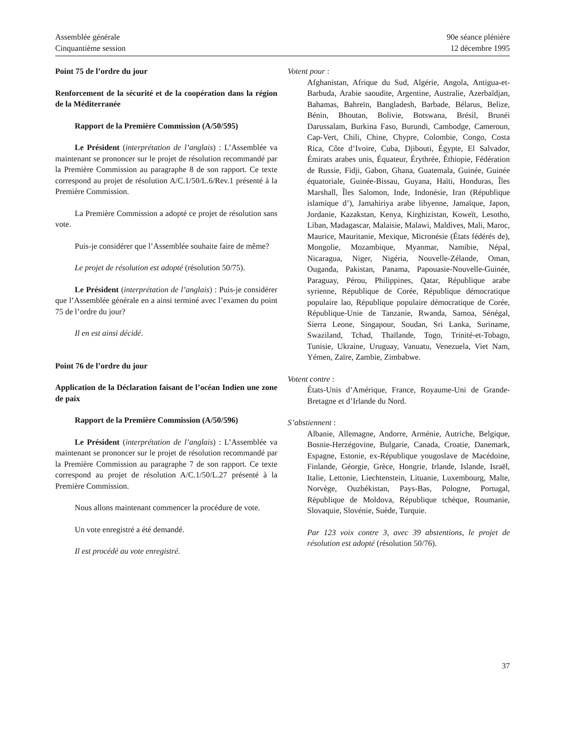Assemblée générale
Cinquantième session
90e séance plénière
12 décembre 1995
Point 75 de l’ordre du jour
Renforcement de la sécurité et de la coopération dans la région de la Méditerranée
Rapport de la Première Commission (A/50/595)
Le Président (interprétation de l’anglais) : L’Assemblée va maintenant se prononcer sur le projet de résolution recommandé par la Première Commission au paragraphe 8 de son rapport. Ce texte correspond au projet de résolution A/C.1/50/L.6/Rev.1 présenté à la Première Commission.
La Première Commission a adopté ce projet de résolution sans vote.
Puis-je considérer que l’Assemblée souhaite faire de même?
Le projet de résolution est adopté (résolution 50/75).
Le Président (interprétation de l’anglais) : Puis-je considérer que l’Assemblée générale en a ainsi terminé avec l’examen du point 75 de l’ordre du jour?
Il en est ainsi décidé.
Point 76 de l’ordre du jour
Application de la Déclaration faisant de l’océan Indien une zone de paix
Rapport de la Première Commission (A/50/596)
Le Président (interprétation de l’anglais) : L’Assemblée va maintenant se prononcer sur le projet de résolution recommandé par la Première Commission au paragraphe 7 de son rapport. Ce texte correspond au projet de résolution A/C.1/50/L.27 présenté à la Première Commission.
Nous allons maintenant commencer la procédure de vote.
Un vote enregistré a été demandé.
Il est procédé au vote enregistré.
Votent pour :
Afghanistan, Afrique du Sud, Algérie, Angola, Antigua-et-Barbuda, Arabie saoudite, Argentine, Australie, Azerbaïdjan, Bahamas, Bahreïn, Bangladesh, Barbade, Bélarus, Belize, Bénin, Bhoutan, Bolivie, Botswana, Brésil, Brunéi Darussalam, Burkina Faso, Burundi, Cambodge, Cameroun, Cap-Vert, Chili, Chine, Chypre, Colombie, Congo, Costa Rica, Côte d’Ivoire, Cuba, Djibouti, Égypte, El Salvador, Émirats arabes unis, Équateur, Érythrée, Éthiopie, Fédération de Russie, Fidji, Gabon, Ghana, Guatemala, Guinée, Guinée équatoriale, Guinée-Bissau, Guyana, Haïti, Honduras, Îles Marshall, Îles Salomon, Inde, Indonésie, Iran (République islamique d’), Jamahiriya arabe libyenne, Jamaïque, Japon, Jordanie, Kazakstan, Kenya, Kirghizistan, Koweït, Lesotho, Liban, Madagascar, Malaisie, Malawi, Maldives, Mali, Maroc, Maurice, Mauritanie, Mexique, Micronésie (États fédérés de), Mongolie, Mozambique, Myanmar, Namibie, Népal, Nicaragua, Niger, Nigéria, Nouvelle-Zélande, Oman, Ouganda, Pakistan, Panama, Papouasie-Nouvelle-Guinée, Paraguay, Pérou, Philippines, Qatar, République arabe syrienne, République de Corée, République démocratique populaire lao, République populaire démocratique de Corée, République-Unie de Tanzanie, Rwanda, Samoa, Sénégal, Sierra Leone, Singapour, Soudan, Sri Lanka, Suriname, Swaziland, Tchad, Thaïlande, Togo, Trinité-et-Tobago, Tunisie, Ukraine, Uruguay, Vanuatu, Venezuela, Viet Nam, Yémen, Zaïre, Zambie, Zimbabwe.
Votent contre :
États-Unis d’Amérique, France, Royaume-Uni de Grande-Bretagne et d’Irlande du Nord.
S’abstiennent :
Albanie, Allemagne, Andorre, Arménie, Autriche, Belgique, Bosnie-Herzégovine, Bulgarie, Canada, Croatie, Danemark, Espagne, Estonie, ex-République yougoslave de Macédoine, Finlande, Géorgie, Grèce, Hongrie, Irlande, Islande, Israël, Italie, Lettonie, Liechtenstein, Lituanie, Luxembourg, Malte, Norvège, Ouzbékistan, Pays-Bas, Pologne, Portugal, République de Moldova, République tchèque, Roumanie, Slovaquie, Slovénie, Suède, Turquie.
Par 123 voix contre 3, avec 39 abstentions, le projet de résolution est adopté (résolution 50/76).
37